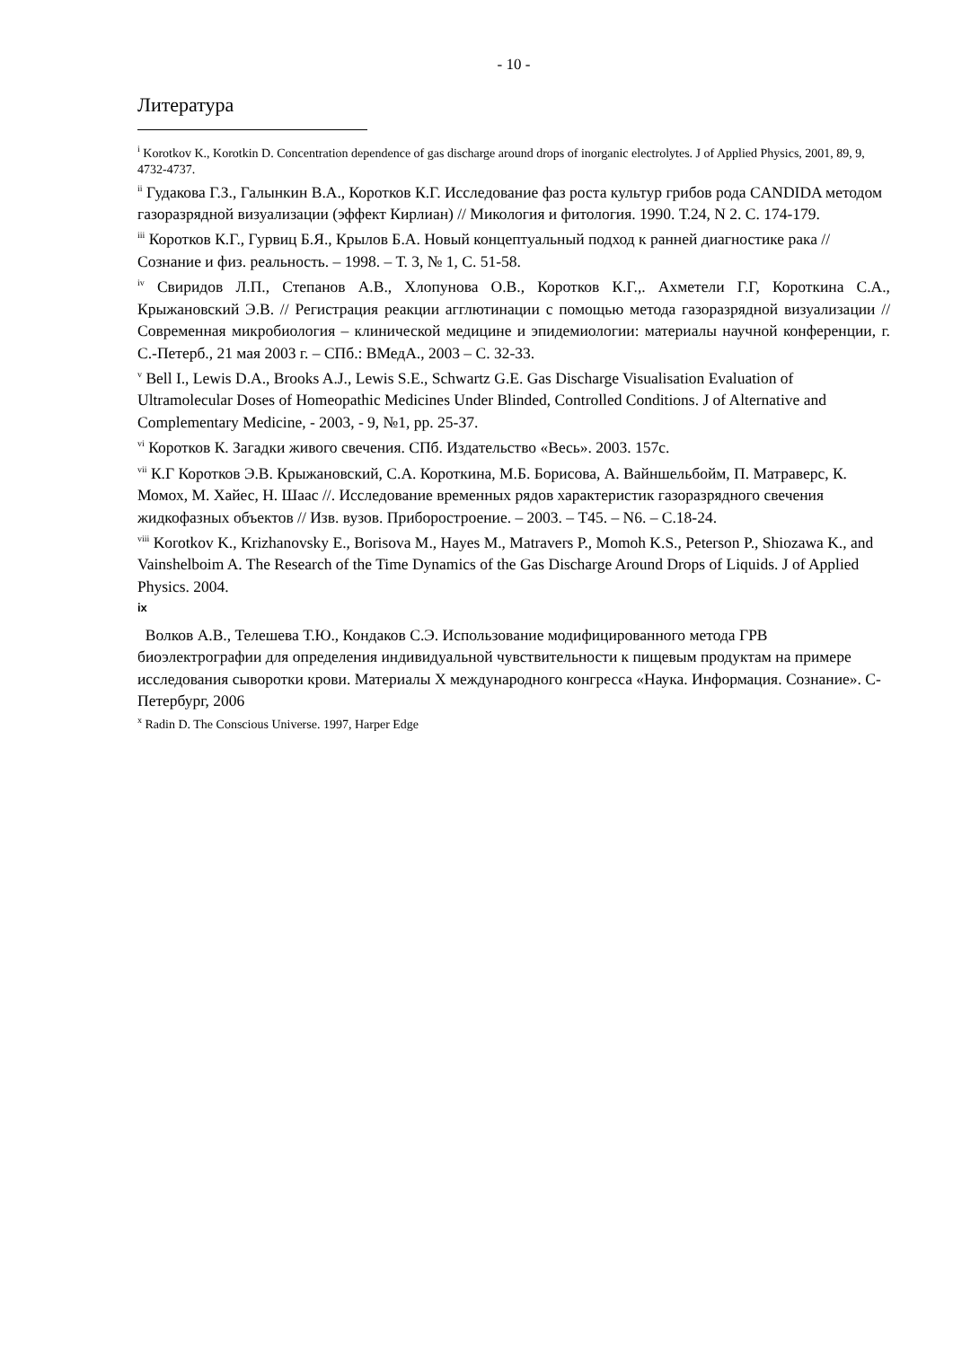- 10 -
Литература
<sup>i</sup> Korotkov K., Korotkin D. Concentration dependence of gas discharge around drops of inorganic electrolytes. J of Applied Physics, 2001, 89, 9, 4732-4737.
<sup>ii</sup> Гудакова Г.З., Галынкин В.А., Коротков К.Г. Исследование фаз роста культур грибов рода CANDIDA методом газоразрядной визуализации (эффект Кирлиан) // Микология и фитология. 1990. Т.24, N 2. С. 174-179.
<sup>iii</sup> Коротков К.Г., Гурвиц Б.Я., Крылов Б.А. Новый концептуальный подход к ранней диагностике рака // Сознание и физ. реальность. – 1998. – Т. 3, № 1, С. 51-58.
<sup>iv</sup> Свиридов Л.П., Степанов А.В., Хлопунова О.В., Коротков К.Г.,. Ахметели Г.Г, Короткина С.А., Крыжановский Э.В. // Регистрация реакции агглютинации с помощью метода газоразрядной визуализации // Современная микробиология – клинической медицине и эпидемиологии: материалы научной конференции, г. С.-Петерб., 21 мая 2003 г. – СПб.: ВМедА., 2003 – С. 32-33.
<sup>v</sup> Bell I., Lewis D.A., Brooks A.J., Lewis S.E., Schwartz G.E. Gas Discharge Visualisation Evaluation of Ultramolecular Doses of Homeopathic Medicines Under Blinded, Controlled Conditions. J of Alternative and Complementary Medicine, - 2003, - 9, №1, pp. 25-37.
<sup>vi</sup> Коротков К. Загадки живого свечения. СПб. Издательство «Весь». 2003. 157с.
<sup>vii</sup> К.Г Коротков Э.В. Крыжановский, С.А. Короткина, М.Б. Борисова, А. Вайншельбойм, П. Матраверс, К. Момох, М. Хайес, Н. Шаас //. Исследование временных рядов характеристик газоразрядного свечения жидкофазных объектов // Изв. вузов. Приборостроение. – 2003. – Т45. – N6. – С.18-24.
<sup>viii</sup> Korotkov K., Krizhanovsky E., Borisova M., Hayes M., Matravers P., Momoh K.S., Peterson P., Shiozawa K., and Vainshelboim A. The Research of the Time Dynamics of the Gas Discharge Around Drops of Liquids. J of Applied Physics. 2004.
ix
Волков А.В., Телешева Т.Ю., Кондаков С.Э. Использование модифицированного метода ГРВ биоэлектрографии для определения индивидуальной чувствительности к пищевым продуктам на примере исследования сыворотки крови. Материалы X международного конгресса «Наука. Информация. Сознание». С-Петербург, 2006
<sup>x</sup> Radin D. The Conscious Universe. 1997, Harper Edge